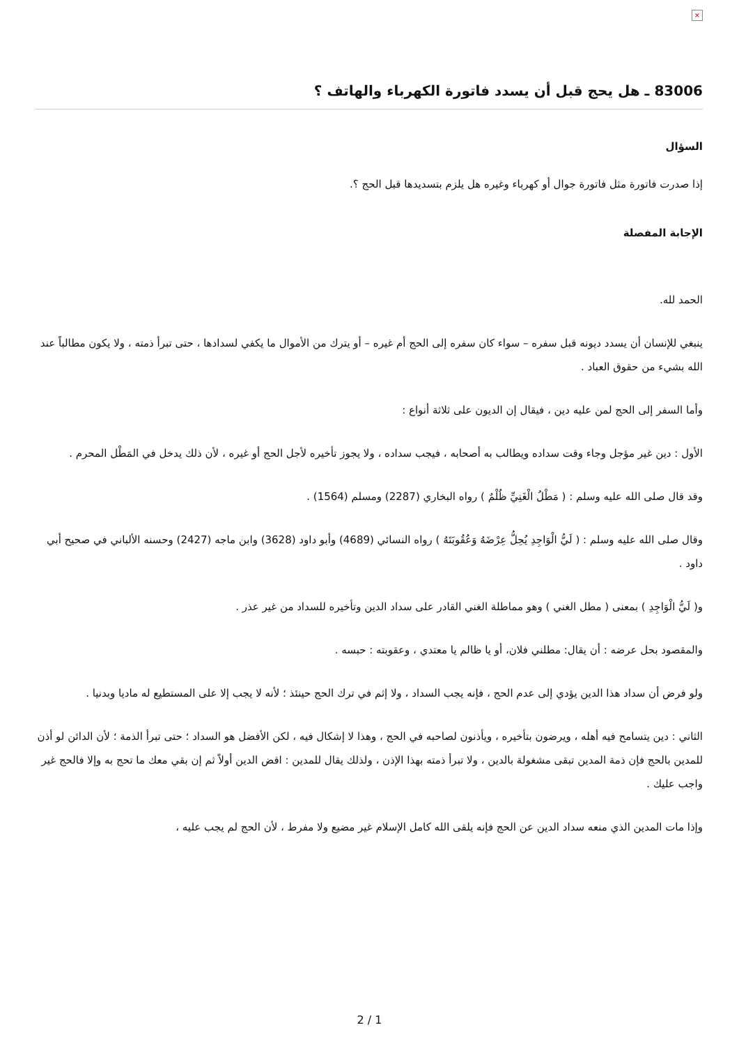×
83006 ـ هل يحج قبل أن يسدد فاتورة الكهرباء والهاتف ؟
السؤال
إذا صدرت فاتورة مثل فاتورة جوال أو كهرباء وغيره هل يلزم بتسديدها قبل الحج ؟.
الإجابة المفصلة
الحمد لله.
ينبغي للإنسان أن يسدد ديونه قبل سفره – سواء كان سفره إلى الحج أم غيره – أو يترك من الأموال ما يكفي لسدادها ، حتى تبرأ ذمته ، ولا يكون مطالباً عند الله بشيء من حقوق العباد .
وأما السفر إلى الحج لمن عليه دين ، فيقال إن الديون على ثلاثة أنواع :
الأول : دين غير مؤجل وجاء وقت سداده ويطالب به أصحابه ، فيجب سداده ، ولا يجوز تأخيره لأجل الحج أو غيره ، لأن ذلك يدخل في المَطْل المحرم .
وقد قال صلى الله عليه وسلم : ( مَطْلُ الْغَنِيِّ ظُلْمٌ ) رواه البخاري (2287) ومسلم (1564) .
وقال صلى الله عليه وسلم : ( لَيُّ الْوَاجِدِ يُحِلُّ عِرْضَهُ وَعُقُوبَتَهُ ) رواه النسائي (4689) وأبو داود (3628) وابن ماجه (2427) وحسنه الألباني في صحيح أبي داود .
و( لَيُّ الْوَاجِدِ ) بمعنى ( مطل الغني ) وهو مماطلة الغني القادر على سداد الدين وتأخيره للسداد من غير عذر .
والمقصود بحل عرضه : أن يقال: مطلني فلان، أو يا ظالم يا معتدي ، وعقوبته : حبسه .
ولو فرض أن سداد هذا الدين يؤدي إلى عدم الحج ، فإنه يجب السداد ، ولا إثم في ترك الحج حينئذ ؛ لأنه لا يجب إلا على المستطيع له ماديا وبدنيا .
الثاني : دين يتسامح فيه أهله ، ويرضون بتأخيره ، ويأذنون لصاحبه في الحج ، وهذا لا إشكال فيه ، لكن الأفضل هو السداد ؛ حتى تبرأ الذمة ؛ لأن الدائن لو أذن للمدين بالحج فإن ذمة المدين تبقى مشغولة بالدين ، ولا تبرأ ذمته بهذا الإذن ، ولذلك يقال للمدين : اقض الدين أولاً ثم إن بقي معك ما تحج به وإلا فالحج غير واجب عليك .
وإذا مات المدين الذي منعه سداد الدين عن الحج فإنه يلقى الله كامل الإسلام غير مضيع ولا مفرط ، لأن الحج لم يجب عليه ،
2 / 1